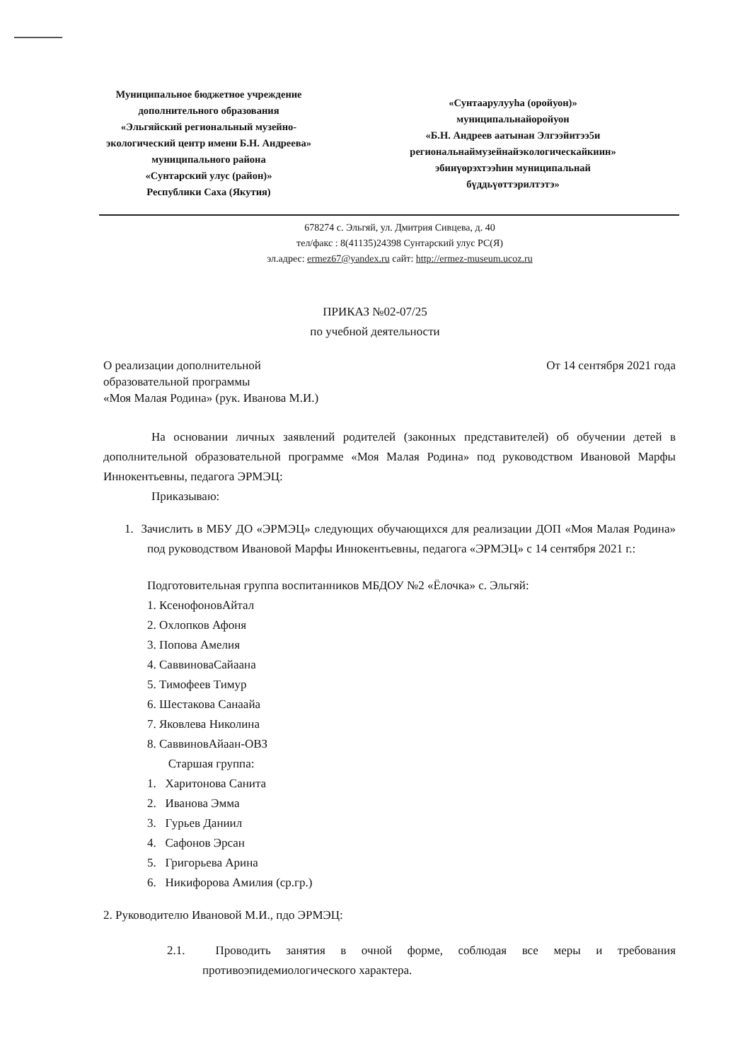Муниципальное бюджетное учреждение
дополнительного образования
«Эльгяйский региональный музейно-
экологический центр имени Б.Н. Андреева»
муниципального района
«Сунтарский улус (район)»
Республики Саха (Якутия)
«Сунтаарулууhа (оройуон)»
муниципальнайоройуон
«Б.Н. Андреев аатынан Элгээйитээ5и
региональнаймузейнайэкологическайкиин»
эбииүөрэхтээhин муниципальнай
бүддьүөттэрилтэтэ»
678274 с. Эльгяй, ул. Дмитрия Сивцева, д. 40
тел/факс : 8(41135)24398 Сунтарский улус РС(Я)
эл.адрес: ermez67@yandex.ru сайт: http://ermez-museum.ucoz.ru
ПРИКАЗ №02-07/25
по учебной деятельности
О реализации дополнительной
образовательной программы
«Моя Малая Родина» (рук. Иванова М.И.)
От 14 сентября 2021 года
На основании личных заявлений родителей (законных представителей) об обучении детей в дополнительной образовательной программе «Моя Малая Родина» под руководством Ивановой Марфы Иннокентьевны, педагога ЭРМЭЦ:
Приказываю:
1. Зачислить в МБУ ДО «ЭРМЭЦ» следующих обучающихся для реализации ДОП «Моя Малая Родина» под руководством Ивановой Марфы Иннокентьевны, педагога «ЭРМЭЦ» с 14 сентября 2021 г.:
Подготовительная группа воспитанников МБДОУ №2 «Ёлочка» с. Эльгяй:
1. КсенофоновАйтал
2. Охлопков Афоня
3. Попова Амелия
4. СаввиноваСайаана
5. Тимофеев Тимур
6. Шестакова Санаайа
7. Яковлева Николина
8. СаввиновАйаан-ОВЗ
Старшая группа:
1. Харитонова Санита
2. Иванова Эмма
3. Гурьев Даниил
4. Сафонов Эрсан
5. Григорьева Арина
6. Никифорова Амилия (ср.гр.)
2. Руководителю Ивановой М.И., пдо ЭРМЭЦ:
2.1. Проводить занятия в очной форме, соблюдая все меры и требования противоэпидемиологического характера.